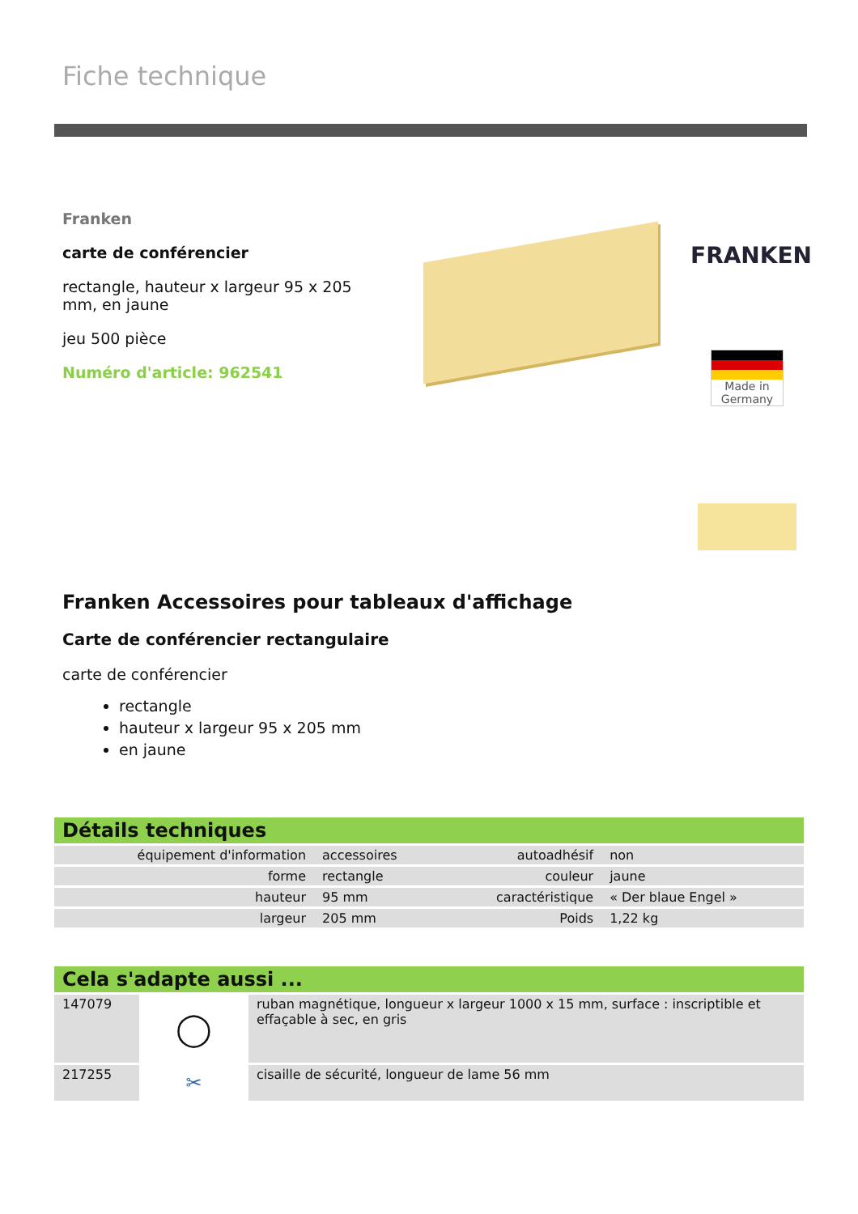Fiche technique
Franken
carte de conférencier
rectangle, hauteur x largeur 95 x 205 mm, en jaune
jeu 500 pièce
Numéro d'article: 962541
FRANKEN
Made in Germany
Franken Accessoires pour tableaux d'affichage
Carte de conférencier rectangulaire
carte de conférencier
rectangle
hauteur x largeur 95 x 205 mm
en jaune
Détails techniques
| équipement d'information | accessoires | autoadhésif | non |
| forme | rectangle | couleur | jaune |
| hauteur | 95 mm | caractéristique | « Der blaue Engel » |
| largeur | 205 mm | Poids | 1,22 kg |
Cela s'adapte aussi ...
| 147079 | ◯ | ruban magnétique, longueur x largeur 1000 x 15 mm, surface : inscriptible et effaçable à sec, en gris |
| 217255 | ✂ | cisaille de sécurité, longueur de lame 56 mm |